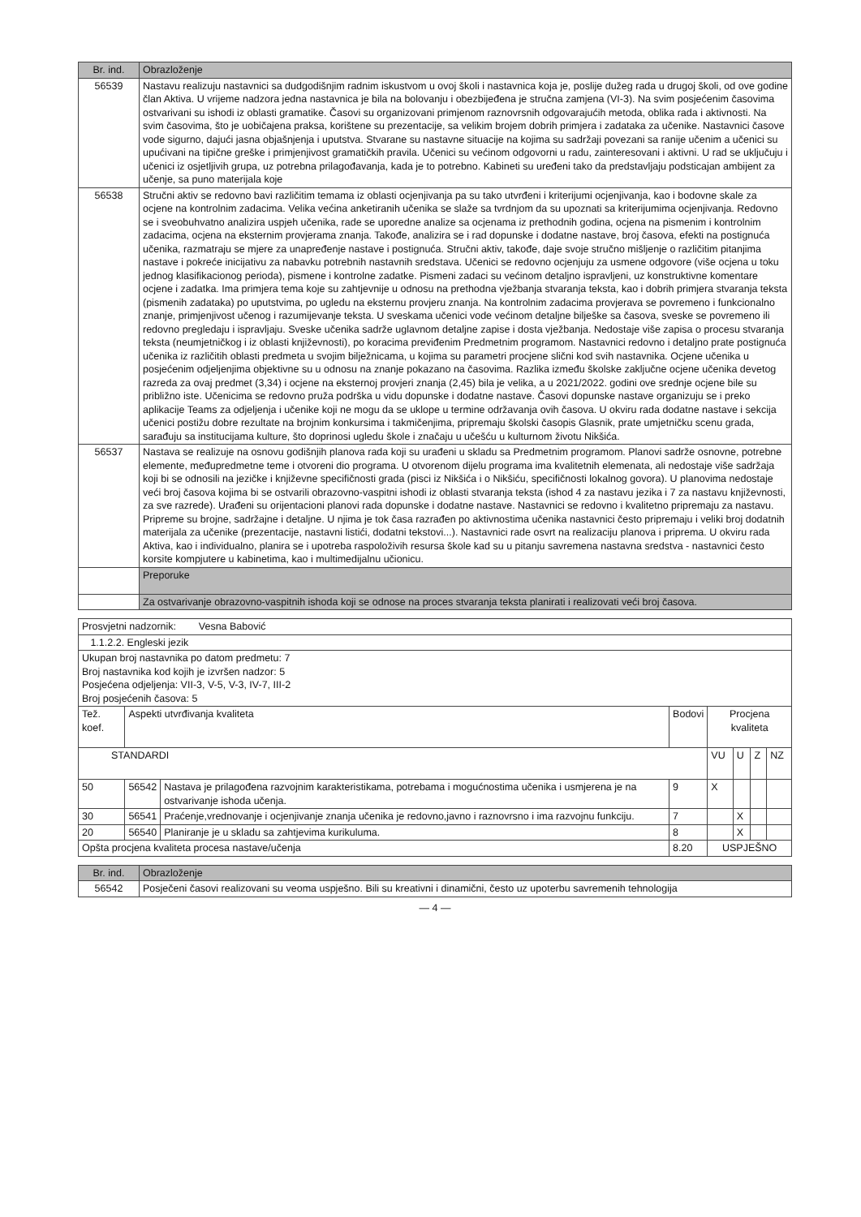| Br. ind. | Obrazloženje |
| --- | --- |
| 56539 | Nastavu realizuju nastavnici sa dudgodišnjim radnim iskustvom u ovoj školi i nastavnica koja je, poslije dužeg rada u drugoj školi, od ove godine član Aktiva. U vrijeme nadzora jedna nastavnica je bila na bolovanju i obezbijeđena je stručna zamjena (VI-3). Na svim posjećenim časovima ostvarivani su ishodi iz oblasti gramatike. Časovi su organizovani primjenom raznovrsnih odgovarajućih metoda, oblika rada i aktivnosti. Na svim časovima, što je uobičajena praksa, korištene su prezentacije, sa velikim brojem dobrih primjera i zadataka za učenike. Nastavnici časove vode sigurno, dajući jasna objašnjenja i uputstva. Stvarane su nastavne situacije na kojima su sadržaji povezani sa ranije učenim a učenici su upućivani na tipične greške i primjenjivost gramatičkih pravila. Učenici su većinom odgovorni u radu, zainteresovani i aktivni. U rad se uključuju i učenici iz osjetljivih grupa, uz potrebna prilagođavanja, kada je to potrebno. Kabineti su uređeni tako da predstavljaju podsticajan ambijent za učenje, sa puno materijala koje |
| 56538 | Stručni aktiv se redovno bavi različitim temama iz oblasti ocjenjivanja pa su tako utvrđeni i kriterijumi ocjenjivanja, kao i bodovne skale za ocjene na kontrolnim zadacima. Velika većina anketiranih učenika se slaže sa tvrdnjom da su upoznati sa kriterijumima ocjenjivanja. Redovno se i sveobuhvatno analizira uspjeh učenika, rade se uporedne analize sa ocjenama iz prethodnih godina, ocjena na pismenim i kontrolnim zadacima, ocjena na eksternim provjerama znanja. Takođe, analizira se i rad dopunske i dodatne nastave, broj časova, efekti na postignuća učenika, razmatraju se mjere za unapređenje nastave i postignuća. Stručni aktiv, takođe, daje svoje stručno mišljenje o različitim pitanjima nastave i pokreće inicijativu za nabavku potrebnih nastavnih sredstava. Učenici se redovno ocjenjuju za usmene odgovore (više ocjena u toku jednog klasifikacionog perioda), pismene i kontrolne zadatke. Pismeni zadaci su većinom detaljno ispravljeni, uz konstruktivne komentare ocjene i zadatka. Ima primjera tema koje su zahtjevnije u odnosu na prethodna vježbanja stvaranja teksta, kao i dobrih primjera stvaranja teksta (pismenih zadataka) po uputstvima, po ugledu na eksternu provjeru znanja. Na kontrolnim zadacima provjerava se povremeno i funkcionalno znanje, primjenjivost učenog i razumijevanje teksta. U sveskama učenici vode većinom detaljne bilješke sa časova, sveske se povremeno ili redovno pregledaju i ispravljaju. Sveske učenika sadrže uglavnom detaljne zapise i dosta vježbanja. Nedostaje više zapisa o procesu stvaranja teksta (neumjetničkog i iz oblasti književnosti), po koracima previđenim Predmetnim programom. Nastavnici redovno i detaljno prate postignuća učenika iz različitih oblasti predmeta u svojim bilježnicama, u kojima su parametri procjene slični kod svih nastavnika. Ocjene učenika u posjećenim odjeljenjima objektivne su u odnosu na znanje pokazano na časovima. Razlika između školske zaključne ocjene učenika devetog razreda za ovaj predmet (3,34) i ocjene na eksternoj provjeri znanja (2,45) bila je velika, a u 2021/2022. godini ove srednje ocjene bile su približno iste. Učenicima se redovno pruža podrška u vidu dopunske i dodatne nastave. Časovi dopunske nastave organizuju se i preko aplikacije Teams za odjeljenja i učenike koji ne mogu da se uklope u termine održavanja ovih časova. U okviru rada dodatne nastave i sekcija učenici postižu dobre rezultate na brojnim konkursima i takmičenjima, pripremaju školski časopis Glasnik, prate umjetničku scenu grada, sarađuju sa institucijama kulture, što doprinosi ugledu škole i značaju u učešću u kulturnom životu Nikšića. |
| 56537 | Nastava se realizuje na osnovu godišnjih planova rada koji su urađeni u skladu sa Predmetnim programom. Planovi sadrže osnovne, potrebne elemente, međupredmetne teme i otvoreni dio programa. U otvorenom dijelu programa ima kvalitetnih elemenata, ali nedostaje više sadržaja koji bi se odnosili na jezičke i književne specifičnosti grada (pisci iz Nikšića i o Nikšiću, specifičnosti lokalnog govora). U planovima nedostaje veći broj časova kojima bi se ostvarili obrazovno-vaspitni ishodi iz oblasti stvaranja teksta (ishod 4 za nastavu jezika i 7 za nastavu književnosti, za sve razrede). Urađeni su orijentacioni planovi rada dopunske i dodatne nastave. Nastavnici se redovno i kvalitetno pripremaju za nastavu. Pripreme su brojne, sadržajne i detaljne. U njima je tok časa razrađen po aktivnostima učenika nastavnici često pripremaju i veliki broj dodatnih materijala za učenike (prezentacije, nastavni listići, dodatni tekstovi...). Nastavnici rade osvrt na realizaciju planova i priprema. U okviru rada Aktiva, kao i individualno, planira se i upotreba raspoloživih resursa škole kad su u pitanju savremena nastavna sredstva - nastavnici često korsite kompjutere u kabinetima, kao i multimedijalnu učionicu. |
| | Preporuke |
| | Za ostvarivanje obrazovno-vaspitnih ishoda koji se odnose na proces stvaranja teksta planirati i realizovati veći broj časova. |
| Prosvjetni nadzornik: Vesna Babović | | | | | | | |
| 1.1.2.2. Engleski jezik | | | | | | | |
| Ukupan broj nastavnika po datom predmetu: 7 Broj nastavnika kod kojih je izvršen nadzor: 5 Posjećena odjeljenja: VII-3, V-5, V-3, IV-7, III-2 Broj posjećenih časova: 5 | | | | | | | |
| Tež. koef. | Aspekti utvrđivanja kvaliteta | | Bodovi | Procjena kvaliteta | | | |
| STANDARDI | | | | VU | U | Z | NZ |
| 50 | 56542 | Nastava je prilagođena razvojnim karakteristikama, potrebama i mogućnostima učenika i usmjerena je na ostvarivanje ishoda učenja. | 9 | X | | | |
| 30 | 56541 | Praćenje,vrednovanje i ocjenjivanje znanja učenika je redovno,javno i raznovrsno i ima razvojnu funkciju. | 7 | | X | | |
| 20 | 56540 | Planiranje je u skladu sa zahtjevima kurikuluma. | 8 | | X | | |
| Opšta procjena kvaliteta procesa nastave/učenja | | | 8.20 | USPJEŠNO | | | |
| Br. ind. | Obrazloženje |
| --- | --- |
| 56542 | Posječeni časovi realizovani su veoma uspješno. Bili su kreativni i dinamični, često uz upoterbu savremenih tehnologija |
— 4 —